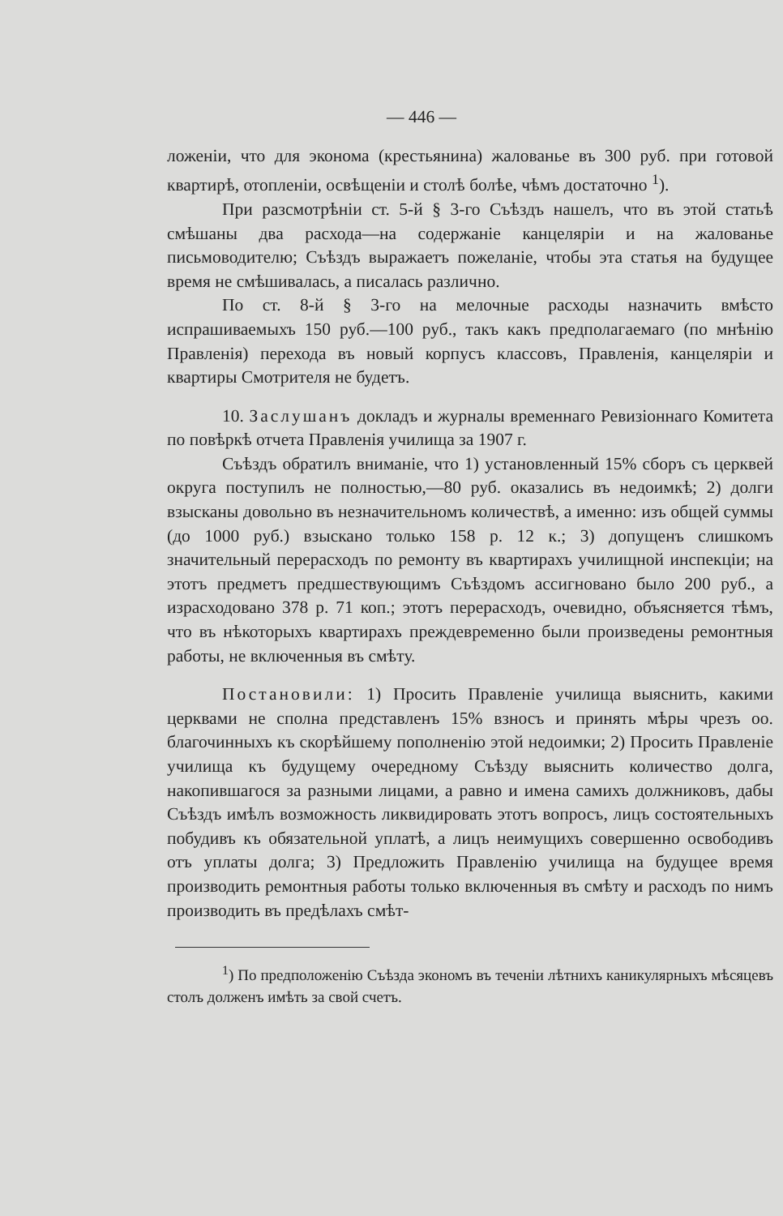— 446 —
ложеніи, что для эконома (крестьянина) жалованье въ 300 руб. при готовой квартирѣ, отопленіи, освѣщеніи и столѣ болѣе, чѣмъ достаточно <sup>1</sup>).
При разсмотрѣніи ст. 5-й § 3-го Съѣздъ нашелъ, что въ этой статьѣ смѣшаны два расхода—на содержаніе канцеляріи и на жалованье письмоводителю; Съѣздъ выражаетъ пожеланіе, чтобы эта статья на будущее время не смѣшивалась, а писалась различно.
По ст. 8-й § 3-го на мелочные расходы назначить вмѣсто испрашиваемыхъ 150 руб.—100 руб., такъ какъ предполагаемаго (по мнѣнію Правленія) перехода въ новый корпусъ классовъ, Правленія, канцеляріи и квартиры Смотрителя не будетъ.
10. Заслушанъ докладъ и журналы временнаго Ревизіоннаго Комитета по повѣркѣ отчета Правленія училища за 1907 г.
Съѣздъ обратилъ вниманіе, что 1) установленный 15% сборъ съ церквей округа поступилъ не полностью,—80 руб. оказались въ недоимкѣ; 2) долги взысканы довольно въ незначительномъ количествѣ, а именно: изъ общей суммы (до 1000 руб.) взыскано только 158 р. 12 к.; 3) допущенъ слишкомъ значительный перерасходъ по ремонту въ квартирахъ училищной инспекціи; на этотъ предметъ предшествующимъ Съѣздомъ ассигновано было 200 руб., а израсходовано 378 р. 71 коп.; этотъ перерасходъ, очевидно, объясняется тѣмъ, что въ нѣкоторыхъ квартирахъ преждевременно были произведены ремонтныя работы, не включенныя въ смѣту.
Постановили: 1) Просить Правленіе училища выяснить, какими церквами не сполна представленъ 15% взносъ и принять мѣры чрезъ оо. благочинныхъ къ скорѣйшему пополненію этой недоимки; 2) Просить Правленіе училища къ будущему очередному Съѣзду выяснить количество долга, накопившагося за разными лицами, а равно и имена самихъ должниковъ, дабы Съѣздъ имѣлъ возможность ликвидировать этотъ вопросъ, лицъ состоятельныхъ побудивъ къ обязательной уплатѣ, а лицъ неимущихъ совершенно освободивъ отъ уплаты долга; 3) Предложить Правленію училища на будущее время производить ремонтныя работы только включенныя въ смѣту и расходъ по нимъ производить въ предѣлахъ смѣт-
<sup>1</sup>) По предположенію Съѣзда экономъ въ теченіи лѣтнихъ каникулярныхъ мѣсяцевъ столъ долженъ имѣть за свой счетъ.